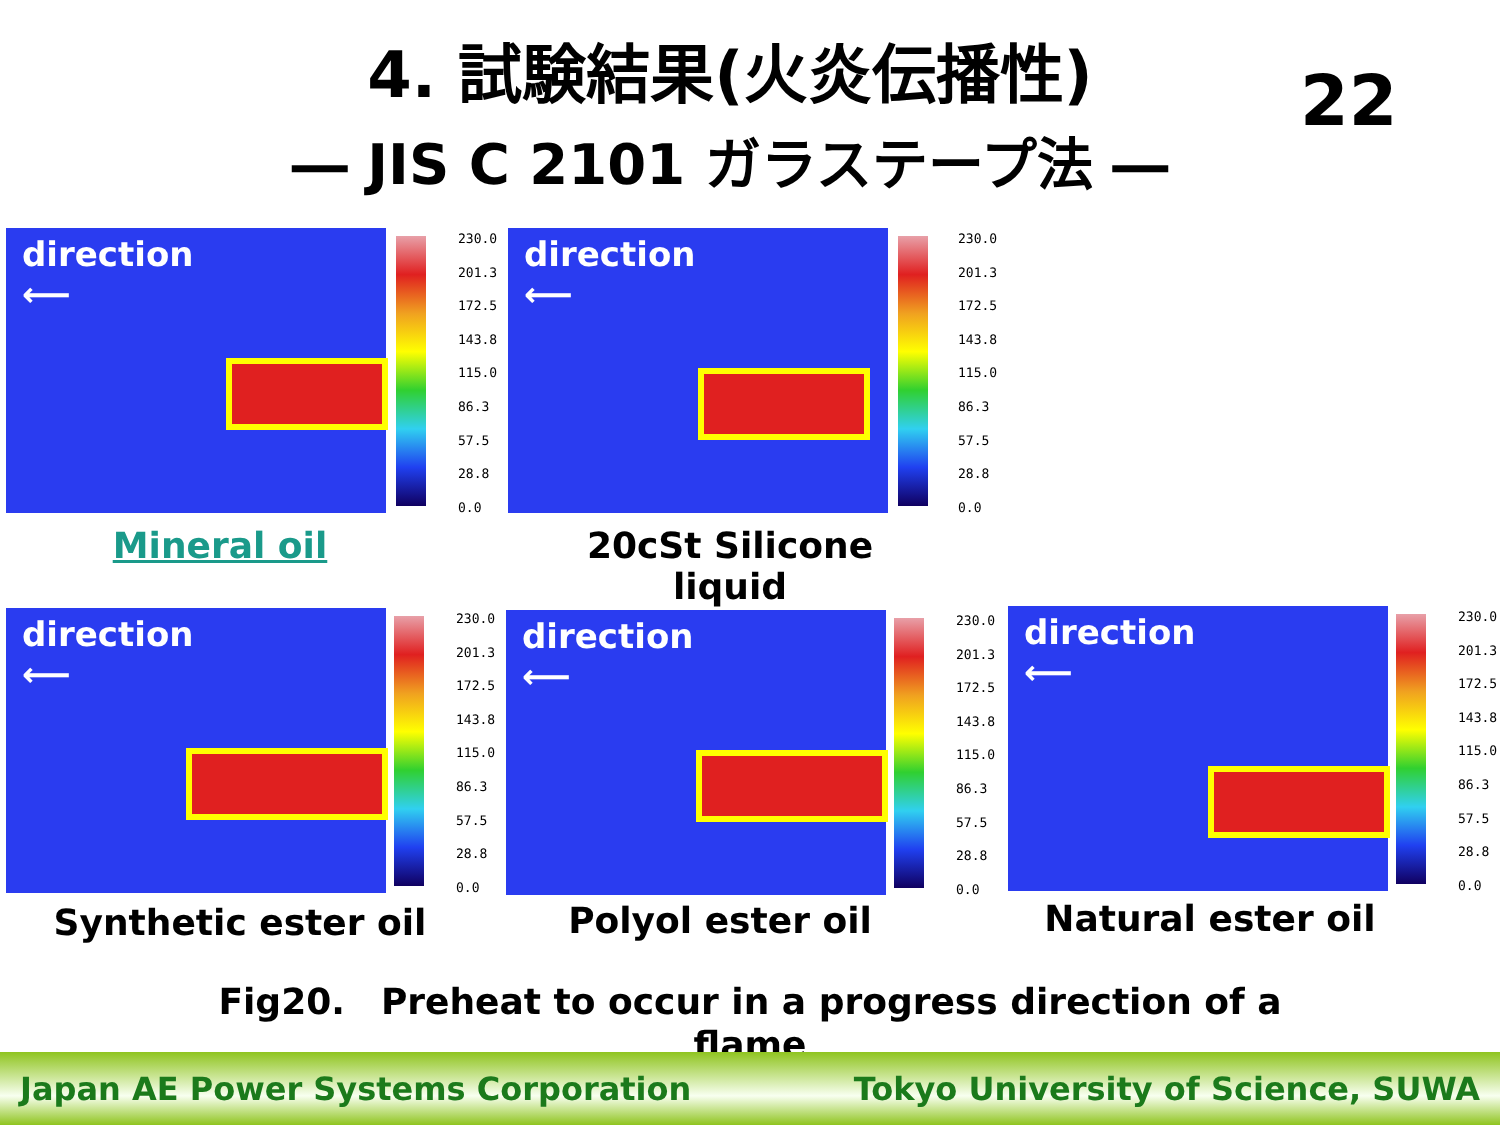4. 試験結果(火炎伝播性)
― JIS C 2101 ガラステープ法 ―
22
direction
⟵
230.0
201.3
172.5
143.8
115.0
86.3
57.5
28.8
0.0
direction
⟵
230.0
201.3
172.5
143.8
115.0
86.3
57.5
28.8
0.0
Mineral oil
20cSt Silicone liquid
direction
⟵
230.0
201.3
172.5
143.8
115.0
86.3
57.5
28.8
0.0
direction
⟵
230.0
201.3
172.5
143.8
115.0
86.3
57.5
28.8
0.0
direction
⟵
230.0
201.3
172.5
143.8
115.0
86.3
57.5
28.8
0.0
Synthetic ester oil
Polyol ester oil Natural ester oil
Fig20.　Preheat to occur in a progress direction of a flame
Japan AE Power Systems Corporation Tokyo University of Science, SUWA